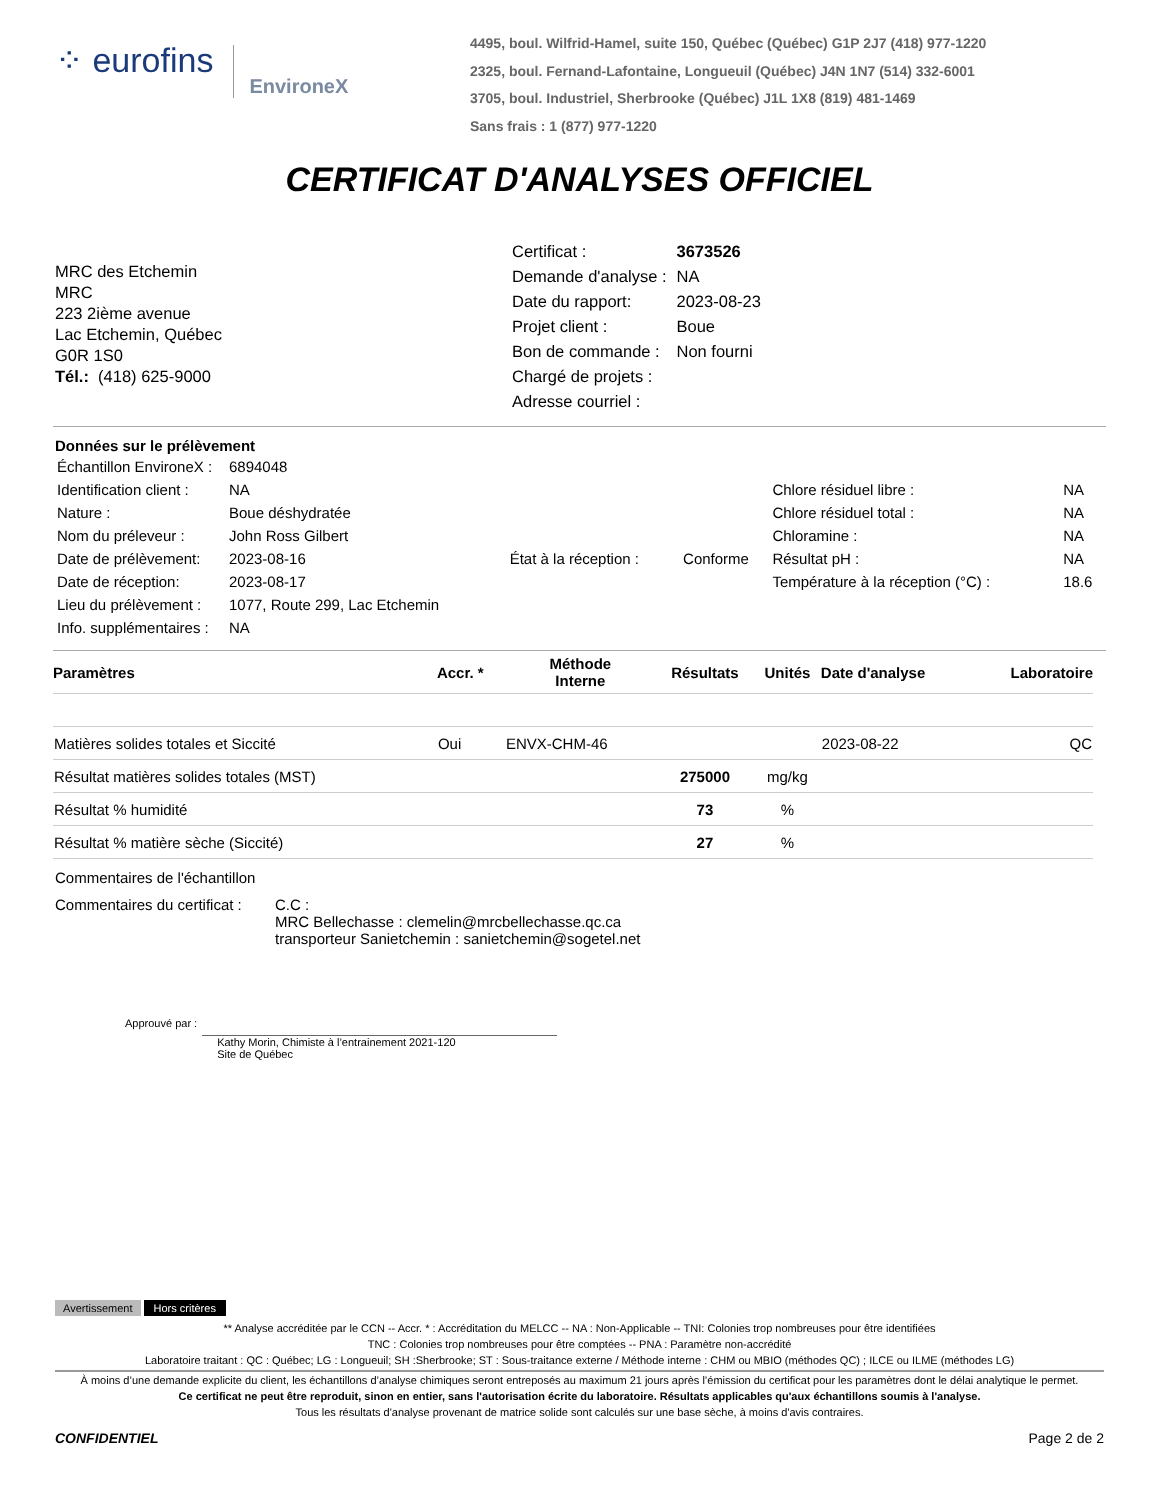⁘ eurofins EnvironeX
4495, boul. Wilfrid-Hamel, suite 150, Québec (Québec) G1P 2J7 (418) 977-1220
2325, boul. Fernand-Lafontaine, Longueuil (Québec) J4N 1N7 (514) 332-6001
3705, boul. Industriel, Sherbrooke (Québec) J1L 1X8 (819) 481-1469
Sans frais : 1 (877) 977-1220
CERTIFICAT D'ANALYSES OFFICIEL
MRC des Etchemin
MRC
223 2ième avenue
Lac Etchemin, Québec
G0R 1S0
Tél.: (418) 625-9000
| Certificat : | 3673526 |
| Demande d'analyse : | NA |
| Date du rapport: | 2023-08-23 |
| Projet client : | Boue |
| Bon de commande : | Non fourni |
| Chargé de projets : | |
| Adresse courriel : | |
Données sur le prélèvement
| Échantillon EnvironeX : | 6894048 | | | | |
| Identification client : | NA | | | Chlore résiduel libre : | NA |
| Nature : | Boue déshydratée | | | Chlore résiduel total : | NA |
| Nom du préleveur : | John Ross Gilbert | | | Chloramine : | NA |
| Date de prélèvement: | 2023-08-16 | État à la réception : | Conforme | Résultat pH : | NA |
| Date de réception: | 2023-08-17 | | | Température à la réception (°C) : | 18.6 |
| Lieu du prélèvement : | 1077, Route 299, Lac Etchemin | | | | |
| Info. supplémentaires : | NA | | | | |
| Paramètres | Accr. * | Méthode Interne | Résultats | Unités | Date d'analyse | Laboratoire |
| --- | --- | --- | --- | --- | --- | --- |
| Matières solides totales et Siccité | Oui | ENVX-CHM-46 | | | 2023-08-22 | QC |
| Résultat matières solides totales (MST) | | | 275000 | mg/kg | | |
| Résultat % humidité | | | 73 | % | | |
| Résultat % matière sèche (Siccité) | | | 27 | % | | |
Commentaires de l'échantillon
Commentaires du certificat :
C.C :
MRC Bellechasse : clemelin@mrcbellechasse.qc.ca
transporteur Sanietchemin : sanietchemin@sogetel.net
Approuvé par :
Kathy Morin, Chimiste à l’entrainement 2021-120
Site de Québec
Avertissement Hors critères
** Analyse accréditée par le CCN -- Accr. * : Accréditation du MELCC -- NA : Non-Applicable -- TNI: Colonies trop nombreuses pour être identifiées
TNC : Colonies trop nombreuses pour être comptées -- PNA : Paramètre non-accrédité
Laboratoire traitant : QC : Québec; LG : Longueuil; SH :Sherbrooke; ST : Sous-traitance externe / Méthode interne : CHM ou MBIO (méthodes QC) ; ILCE ou ILME (méthodes LG)
À moins d’une demande explicite du client, les échantillons d’analyse chimiques seront entreposés au maximum 21 jours après l’émission du certificat pour les paramètres dont le délai analytique le permet.
Ce certificat ne peut être reproduit, sinon en entier, sans l'autorisation écrite du laboratoire. Résultats applicables qu'aux échantillons soumis à l'analyse.
Tous les résultats d'analyse provenant de matrice solide sont calculés sur une base sèche, à moins d'avis contraires.
CONFIDENTIEL Page 2 de 2